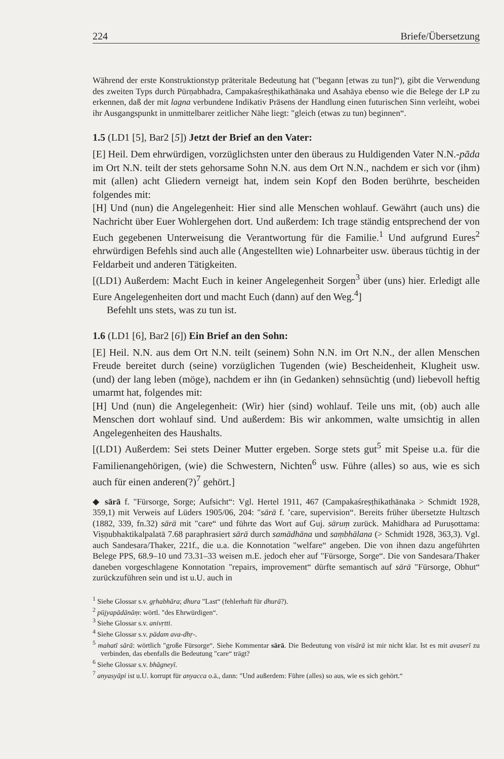224 Briefe/Übersetzung
Während der erste Konstruktionstyp präteritale Bedeutung hat ("begann [etwas zu tun]“), gibt die Verwendung des zweiten Typs durch Pūrṇabhadra, Campakaśreṣṭhikathānaka und Asahāya ebenso wie die Belege der LP zu erkennen, daß der mit lagna verbundene Indikativ Präsens der Handlung einen futurischen Sinn verleiht, wobei ihr Ausgangspunkt in unmittelbarer zeitlicher Nähe liegt: "gleich (etwas zu tun) beginnen“.
1.5 (LD1 [5], Bar2 [5]) Jetzt der Brief an den Vater:
[E] Heil. Dem ehrwürdigen, vorzüglichsten unter den überaus zu Huldigenden Vater N.N.-pāda im Ort N.N. teilt der stets gehorsame Sohn N.N. aus dem Ort N.N., nachdem er sich vor (ihm) mit (allen) acht Gliedern verneigt hat, indem sein Kopf den Boden berührte, bescheiden folgendes mit:
[H] Und (nun) die Angelegenheit: Hier sind alle Menschen wohlauf. Gewährt (auch uns) die Nachricht über Euer Wohlergehen dort. Und außerdem: Ich trage ständig entsprechend der von Euch gegebenen Unterweisung die Verantwortung für die Familie.<sup>1</sup> Und aufgrund Eures<sup>2</sup> ehrwürdigen Befehls sind auch alle (Angestellten wie) Lohnarbeiter usw. überaus tüchtig in der Feldarbeit und anderen Tätigkeiten.
[(LD1) Außerdem: Macht Euch in keiner Angelegenheit Sorgen<sup>3</sup> über (uns) hier. Erledigt alle Eure Angelegenheiten dort und macht Euch (dann) auf den Weg.<sup>4</sup>]
Befehlt uns stets, was zu tun ist.
1.6 (LD1 [6], Bar2 [6]) Ein Brief an den Sohn:
[E] Heil. N.N. aus dem Ort N.N. teilt (seinem) Sohn N.N. im Ort N.N., der allen Menschen Freude bereitet durch (seine) vorzüglichen Tugenden (wie) Bescheidenheit, Klugheit usw. (und) der lang leben (möge), nachdem er ihn (in Gedanken) sehnsüchtig (und) liebevoll heftig umarmt hat, folgendes mit:
[H] Und (nun) die Angelegenheit: (Wir) hier (sind) wohlauf. Teile uns mit, (ob) auch alle Menschen dort wohlauf sind. Und außerdem: Bis wir ankommen, walte umsichtig in allen Angelegenheiten des Haushalts.
[(LD1) Außerdem: Sei stets Deiner Mutter ergeben. Sorge stets gut<sup>5</sup> mit Speise u.a. für die Familienangehörigen, (wie) die Schwestern, Nichten<sup>6</sup> usw. Führe (alles) so aus, wie es sich auch für einen anderen(?)<sup>7</sup> gehört.]
◆ sārā f. "Fürsorge, Sorge; Aufsicht“: Vgl. Hertel 1911, 467 (Campakaśreṣṭhikathānaka > Schmidt 1928, 359,1) mit Verweis auf Lüders 1905/06, 204: "sārā f. ’care, supervision“. Bereits früher übersetzte Hultzsch (1882, 339, fn.32) sārā mit "care“ und führte das Wort auf Guj. sāruṃ zurück. Mahīdhara ad Puruṣottama: Viṣṇubhaktikalpalatā 7.68 paraphrasiert sārā durch samādhāna und saṃbhālana (> Schmidt 1928, 363,3). Vgl. auch Sandesara/Thaker, 221f., die u.a. die Konnotation "welfare“ angeben. Die von ihnen dazu angeführten Belege PPS, 68.9–10 und 73.31–33 weisen m.E. jedoch eher auf "Fürsorge, Sorge“. Die von Sandesara/Thaker daneben vorgeschlagene Konnotation "repairs, improvement“ dürfte semantisch auf sārā "Fürsorge, Obhut“ zurückzuführen sein und ist u.U. auch in
<sup>1</sup> Siehe Glossar s.v. gṛhabhāra; dhura "Last“ (fehlerhaft für dhurā?).
<sup>2</sup> pūjyapādānāṃ: wörtl. "des Ehrwürdigen“.
<sup>3</sup> Siehe Glossar s.v. anivṛtti.
<sup>4</sup> Siehe Glossar s.v. pādam ava-dhṛ-.
<sup>5</sup> mahatī sārā: wörtlich "große Fürsorge“. Siehe Kommentar sārā. Die Bedeutung von visārā ist mir nicht klar. Ist es mit avaserī zu verbinden, das ebenfalls die Bedeutung "care“ trägt?
<sup>6</sup> Siehe Glossar s.v. bhāgneyī.
<sup>7</sup> anyasyāpi ist u.U. korrupt für anyacca o.ä., dann: "Und außerdem: Führe (alles) so aus, wie es sich gehört.“